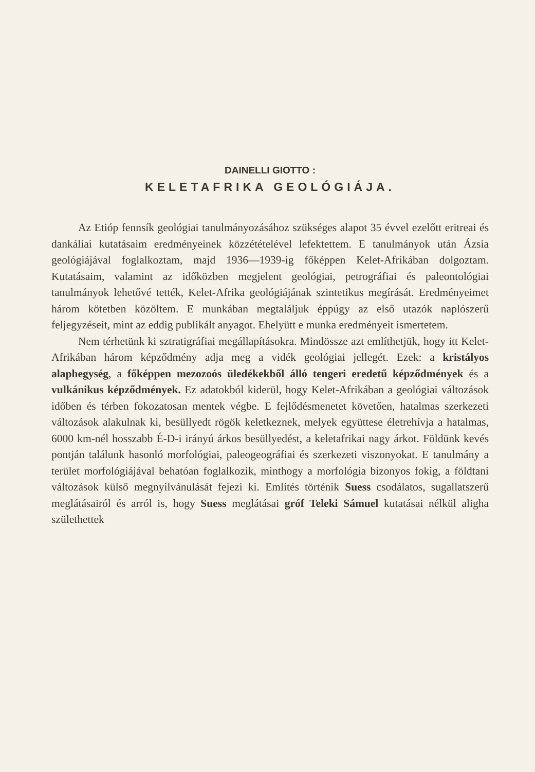DAINELLI GIOTTO :
KELETAFRIKA GEOLÓGIÁJA.
Az Etióp fennsík geológiai tanulmányozásához szükséges alapot 35 évvel ezelőtt eritreai és dankáliai kutatásaim eredményeinek közzétételével lefektettem. E tanulmányok után Ázsia geológiájával foglalkoztam, majd 1936—1939-ig főképpen Kelet-Afrikában dolgoztam. Kutatásaim, valamint az időközben megjelent geológiai, petrográfiai és paleontológiai tanulmányok lehetővé tették, Kelet-Afrika geológiájának szintetikus megírását. Eredményeimet három kötetben közöltem. E munkában megtaláljuk éppúgy az első utazók naplószerű feljegyzéseit, mint az eddig publikált anyagot. Ehelyütt e munka eredményeit ismertetem.
Nem térhetünk ki sztratigráfiai megállapításokra. Mindössze azt említhetjük, hogy itt Kelet-Afrikában három képződmény adja meg a vidék geológiai jellegét. Ezek: a kristályos alaphegység, a főképpen mezozoós üledékekből álló tengeri eredetű képződmények és a vulkánikus képződmények. Ez adatokból kiderül, hogy Kelet-Afrikában a geológiai változások időben és térben fokozatosan mentek végbe. E fejlődésmenetet követően, hatalmas szerkezeti változások alakulnak ki, besüllyedt rögök keletkeznek, melyek együttese életrehívja a hatalmas, 6000 km-nél hosszabb É-D-i irányú árkos besüllyedést, a keletafrikai nagy árkot. Földünk kevés pontján találunk hasonló morfológiai, paleogeográfiai és szerkezeti viszonyokat. E tanulmány a terület morfológiájával behatóan foglalkozik, minthogy a morfológia bizonyos fokig, a földtani változások külső megnyilvánulását fejezi ki. Említés történik Suess csodálatos, sugallatszerű meglátásairól és arról is, hogy Suess meglátásai gróf Teleki Sámuel kutatásai nélkül aligha születhettek